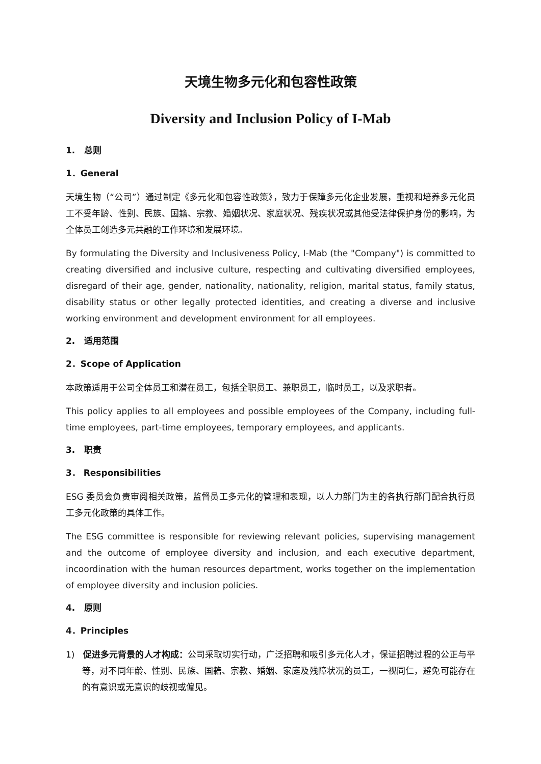天境生物多元化和包容性政策
Diversity and Inclusion Policy of I-Mab
1. 总则
1．General
天境生物（“公司”）通过制定《多元化和包容性政策》，致力于保障多元化企业发展，重视和培养多元化员工不受年龄、性别、民族、国籍、宗教、婚姻状况、家庭状况、残疾状况或其他受法律保护身份的影响，为全体员工创造多元共融的工作环境和发展环境。
By formulating the Diversity and Inclusiveness Policy, I-Mab (the "Company") is committed to creating diversified and inclusive culture, respecting and cultivating diversified employees, disregard of their age, gender, nationality, nationality, religion, marital status, family status, disability status or other legally protected identities, and creating a diverse and inclusive working environment and development environment for all employees.
2. 适用范围
2．Scope of Application
本政策适用于公司全体员工和潜在员工，包括全职员工、兼职员工，临时员工，以及求职者。
This policy applies to all employees and possible employees of the Company, including full-time employees, part-time employees, temporary employees, and applicants.
3. 职责
3． Responsibilities
ESG 委员会负责审阅相关政策，监督员工多元化的管理和表现，以人力部门为主的各执行部门配合执行员工多元化政策的具体工作。
The ESG committee is responsible for reviewing relevant policies, supervising management and the outcome of employee diversity and inclusion, and each executive department, incoordination with the human resources department, works together on the implementation of employee diversity and inclusion policies.
4. 原则
4．Principles
1) 促进多元背景的人才构成：公司采取切实行动，广泛招聘和吸引多元化人才，保证招聘过程的公正与平等，对不同年龄、性别、民族、国籍、宗教、婚姻、家庭及残障状况的员工，一视同仁，避免可能存在的有意识或无意识的歧视或偏见。